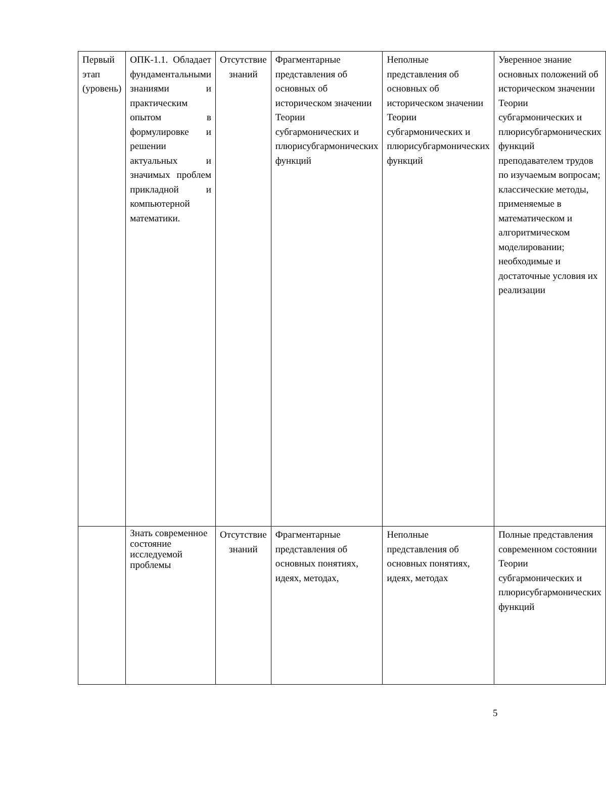| Первый этап (уровень) | ОПК-1.1. Обладает фундаментальными знаниями и практическим опытом в формулировке и решении актуальных и значимых проблем прикладной и компьютерной математики. | Отсутствие знаний | Фрагментарные представления об основных об историческом значении Теории субгармонических и плюрисубгармонических функций | Неполные представления об основных об историческом значении Теории субгармонических и плюрисубгармонических функций | Уверенное знание основных положений об историческом значении Теории субгармонических и плюрисубгармонических функций преподавателем трудов по изучаемым вопросам; классические методы, применяемые в математическом и алгоритмическом моделировании; необходимые и достаточные условия их реализации |
| | Знать современное состояние исследуемой проблемы | Отсутствие знаний | Фрагментарные представления об основных понятиях, идеях, методах, | Неполные представления об основных понятиях, идеях, методах | Полные представления современном состоянии Теории субгармонических и плюрисубгармонических функций |
5